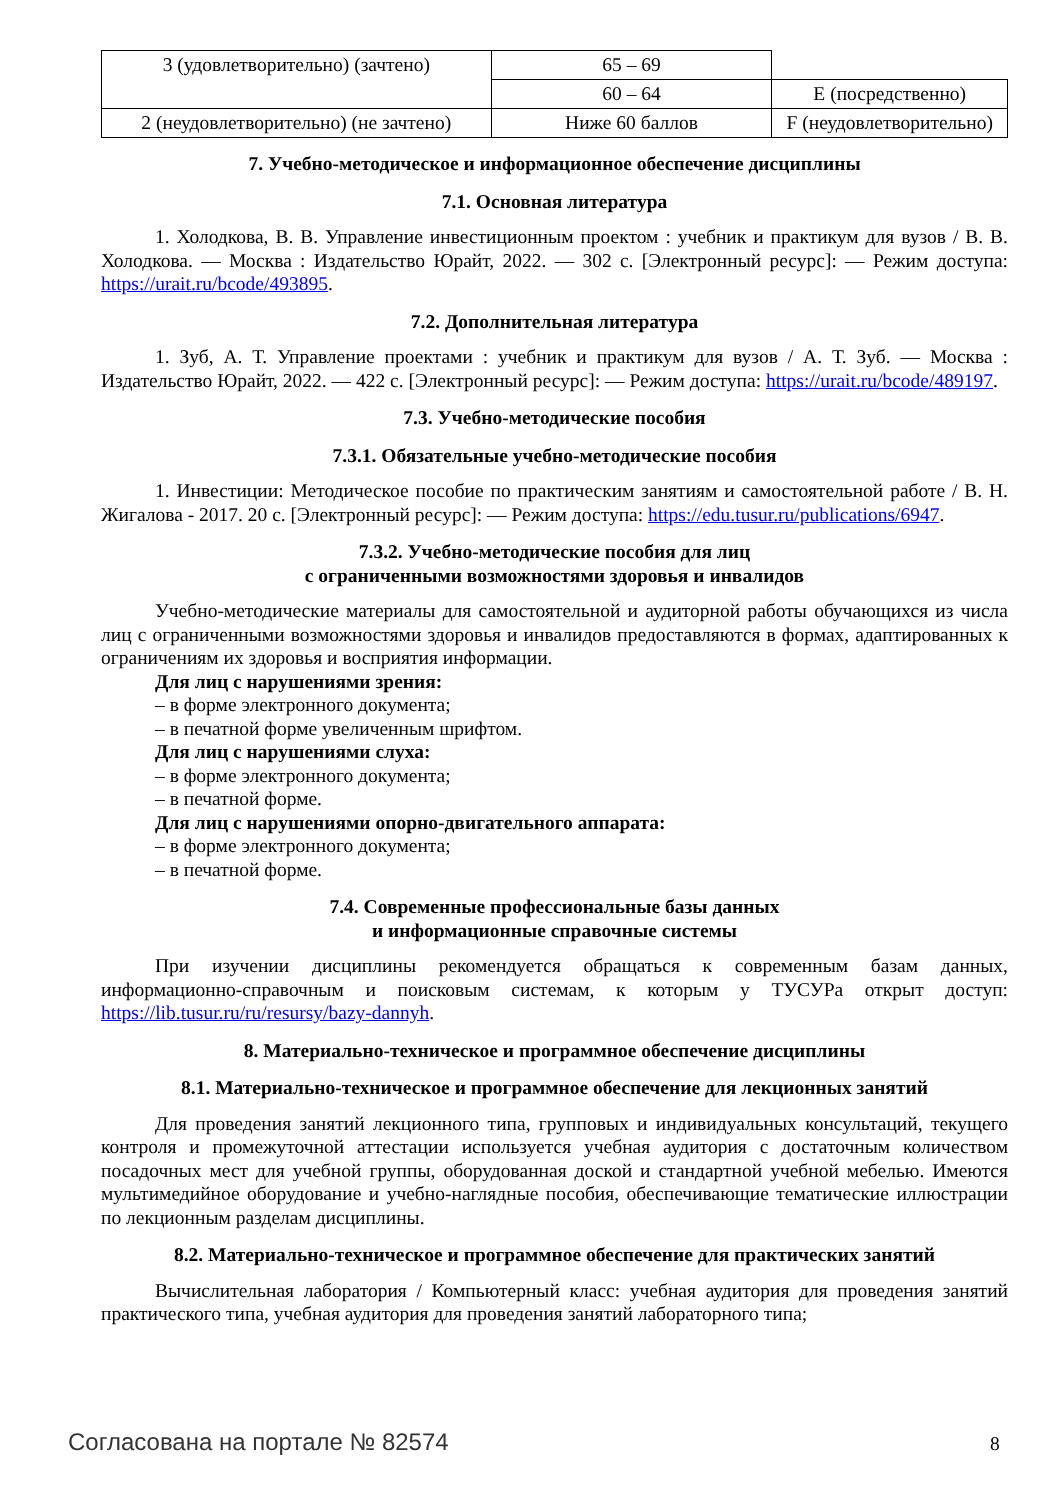| 3 (удовлетворительно) (зачтено) | 65 – 69 | |
| | 60 – 64 | E (посредственно) |
| 2 (неудовлетворительно) (не зачтено) | Ниже 60 баллов | F (неудовлетворительно) |
7. Учебно-методическое и информационное обеспечение дисциплины
7.1. Основная литература
1. Холодкова, В. В. Управление инвестиционным проектом : учебник и практикум для вузов / В. В. Холодкова. — Москва : Издательство Юрайт, 2022. — 302 с. [Электронный ресурс]: — Режим доступа: https://urait.ru/bcode/493895.
7.2. Дополнительная литература
1. Зуб, А. Т. Управление проектами : учебник и практикум для вузов / А. Т. Зуб. — Москва : Издательство Юрайт, 2022. — 422 с. [Электронный ресурс]: — Режим доступа: https://urait.ru/bcode/489197.
7.3. Учебно-методические пособия
7.3.1. Обязательные учебно-методические пособия
1. Инвестиции: Методическое пособие по практическим занятиям и самостоятельной работе / В. Н. Жигалова - 2017. 20 с. [Электронный ресурс]: — Режим доступа: https://edu.tusur.ru/publications/6947.
7.3.2. Учебно-методические пособия для лиц
с ограниченными возможностями здоровья и инвалидов
Учебно-методические материалы для самостоятельной и аудиторной работы обучающихся из числа лиц с ограниченными возможностями здоровья и инвалидов предоставляются в формах, адаптированных к ограничениям их здоровья и восприятия информации.
Для лиц с нарушениями зрения:
– в форме электронного документа;
– в печатной форме увеличенным шрифтом.
Для лиц с нарушениями слуха:
– в форме электронного документа;
– в печатной форме.
Для лиц с нарушениями опорно-двигательного аппарата:
– в форме электронного документа;
– в печатной форме.
7.4. Современные профессиональные базы данных
и информационные справочные системы
При изучении дисциплины рекомендуется обращаться к современным базам данных, информационно-справочным и поисковым системам, к которым у ТУСУРа открыт доступ: https://lib.tusur.ru/ru/resursy/bazy-dannyh.
8. Материально-техническое и программное обеспечение дисциплины
8.1. Материально-техническое и программное обеспечение для лекционных занятий
Для проведения занятий лекционного типа, групповых и индивидуальных консультаций, текущего контроля и промежуточной аттестации используется учебная аудитория с достаточным количеством посадочных мест для учебной группы, оборудованная доской и стандартной учебной мебелью. Имеются мультимедийное оборудование и учебно-наглядные пособия, обеспечивающие тематические иллюстрации по лекционным разделам дисциплины.
8.2. Материально-техническое и программное обеспечение для практических занятий
Вычислительная лаборатория / Компьютерный класс: учебная аудитория для проведения занятий практического типа, учебная аудитория для проведения занятий лабораторного типа;
Согласована на портале № 82574 8